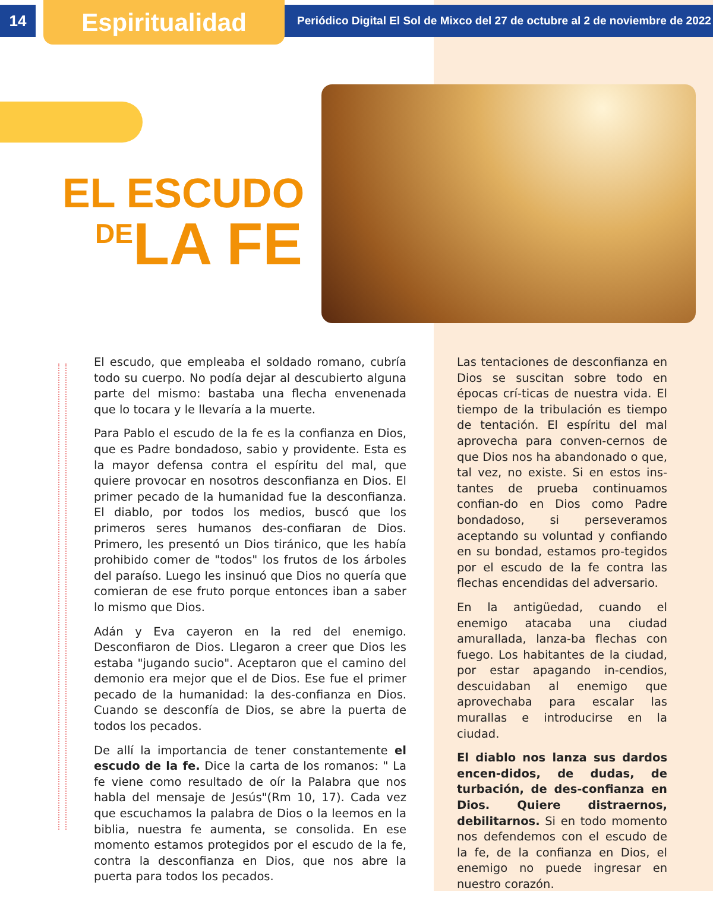14 Espiritualidad
Periódico Digital El Sol de Mixco del 27 de octubre al 2 de noviembre de 2022
EL ESCUDO
DE LA FE
El escudo, que empleaba el soldado romano, cubría todo su cuerpo. No podía dejar al descubierto alguna parte del mismo: bastaba una flecha envenenada que lo tocara y le llevaría a la muerte.
Para Pablo el escudo de la fe es la confianza en Dios, que es Padre bondadoso, sabio y providente. Esta es la mayor defensa contra el espíritu del mal, que quiere provocar en nosotros desconfianza en Dios. El primer pecado de la humanidad fue la desconfianza. El diablo, por todos los medios, buscó que los primeros seres humanos des-confiaran de Dios. Primero, les presentó un Dios tiránico, que les había prohibido comer de "todos" los frutos de los árboles del paraíso. Luego les insinuó que Dios no quería que comieran de ese fruto porque entonces iban a saber lo mismo que Dios.
Adán y Eva cayeron en la red del enemigo. Desconfiaron de Dios. Llegaron a creer que Dios les estaba "jugando sucio". Aceptaron que el camino del demonio era mejor que el de Dios. Ese fue el primer pecado de la humanidad: la des-confianza en Dios. Cuando se desconfía de Dios, se abre la puerta de todos los pecados.
De allí la importancia de tener constantemente el escudo de la fe. Dice la carta de los romanos: " La fe viene como resultado de oír la Palabra que nos habla del mensaje de Jesús"(Rm 10, 17). Cada vez que escuchamos la palabra de Dios o la leemos en la biblia, nuestra fe aumenta, se consolida. En ese momento estamos protegidos por el escudo de la fe, contra la desconfianza en Dios, que nos abre la puerta para todos los pecados.
Las tentaciones de desconfianza en Dios se suscitan sobre todo en épocas crí-ticas de nuestra vida. El tiempo de la tribulación es tiempo de tentación. El espíritu del mal aprovecha para conven-cernos de que Dios nos ha abandonado o que, tal vez, no existe. Si en estos ins-tantes de prueba continuamos confian-do en Dios como Padre bondadoso, si perseveramos aceptando su voluntad y confiando en su bondad, estamos pro-tegidos por el escudo de la fe contra las flechas encendidas del adversario.
En la antigüedad, cuando el enemigo atacaba una ciudad amurallada, lanza-ba flechas con fuego. Los habitantes de la ciudad, por estar apagando in-cendios, descuidaban al enemigo que aprovechaba para escalar las murallas e introducirse en la ciudad.
El diablo nos lanza sus dardos encen-didos, de dudas, de turbación, de des-confianza en Dios. Quiere distraernos, debilitarnos. Si en todo momento nos defendemos con el escudo de la fe, de la confianza en Dios, el enemigo no puede ingresar en nuestro corazón.